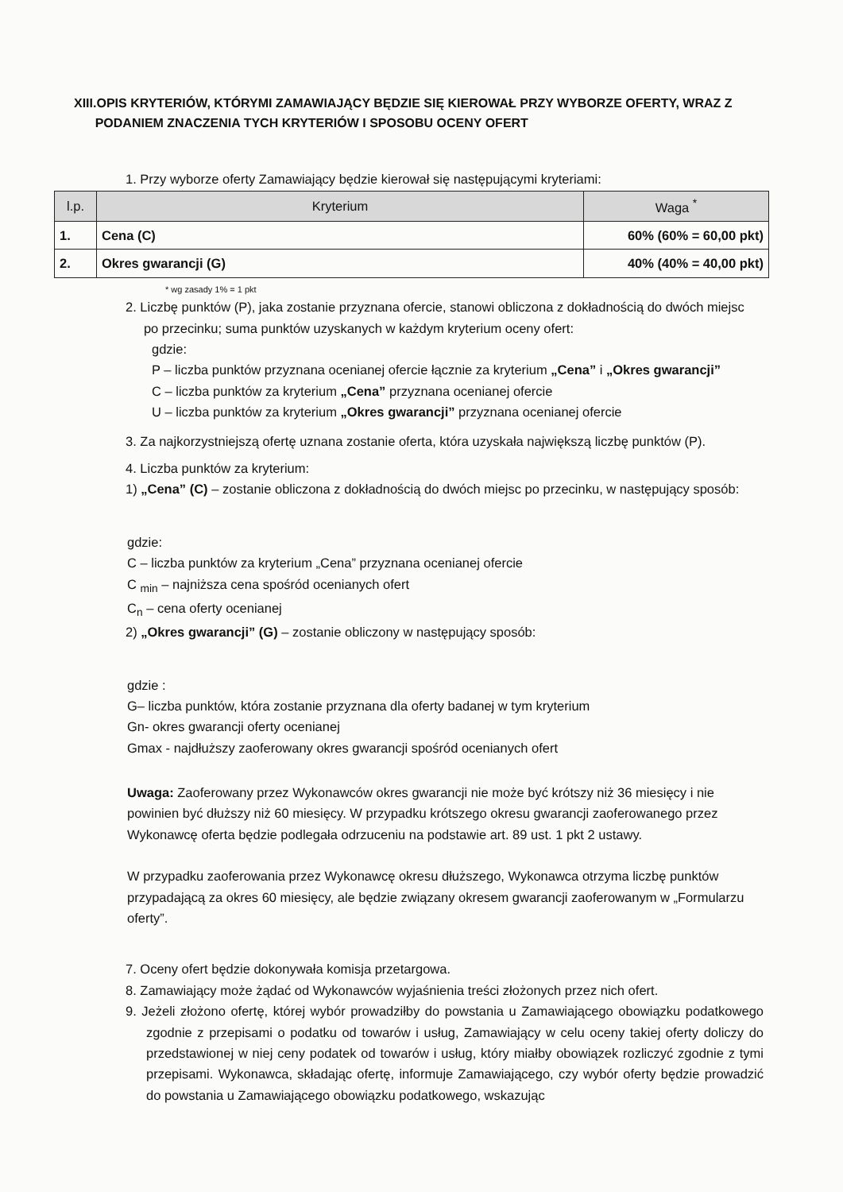XIII.OPIS KRYTERIÓW, KTÓRYMI ZAMAWIAJĄCY BĘDZIE SIĘ KIEROWAŁ PRZY WYBORZE OFERTY, WRAZ Z
PODANIEM ZNACZENIA TYCH KRYTERIÓW I SPOSOBU OCENY OFERT
1. Przy wyborze oferty Zamawiający będzie kierował się następującymi kryteriami:
| l.p. | Kryterium | Waga <sup>*</sup> |
| --- | --- | --- |
| 1. | Cena (C) | 60% (60% = 60,00 pkt) |
| 2. | Okres gwarancji (G) | 40% (40% = 40,00 pkt) |
* wg zasady 1% = 1 pkt
2. Liczbę punktów (P), jaka zostanie przyznana ofercie, stanowi obliczona z dokładnością do dwóch miejsc
po przecinku; suma punktów uzyskanych w każdym kryterium oceny ofert:
gdzie:
P – liczba punktów przyznana ocenianej ofercie łącznie za kryterium „Cena” i „Okres gwarancji”
C – liczba punktów za kryterium „Cena” przyznana ocenianej ofercie
U – liczba punktów za kryterium „Okres gwarancji” przyznana ocenianej ofercie
3. Za najkorzystniejszą ofertę uznana zostanie oferta, która uzyskała największą liczbę punktów (P).
4. Liczba punktów za kryterium:
1) „Cena” (C) – zostanie obliczona z dokładnością do dwóch miejsc po przecinku, w następujący sposób:
gdzie:
C – liczba punktów za kryterium „Cena” przyznana ocenianej ofercie
C <sub>min</sub> – najniższa cena spośród ocenianych ofert
C<sub>n</sub> – cena oferty ocenianej
2) „Okres gwarancji” (G) – zostanie obliczony w następujący sposób:
gdzie :
G– liczba punktów, która zostanie przyznana dla oferty badanej w tym kryterium
Gn- okres gwarancji oferty ocenianej
Gmax - najdłuższy zaoferowany okres gwarancji spośród ocenianych ofert
Uwaga: Zaoferowany przez Wykonawców okres gwarancji nie może być krótszy niż 36 miesięcy i nie powinien być dłuższy niż 60 miesięcy. W przypadku krótszego okresu gwarancji zaoferowanego przez Wykonawcę oferta będzie podlegała odrzuceniu na podstawie art. 89 ust. 1 pkt 2 ustawy.
W przypadku zaoferowania przez Wykonawcę okresu dłuższego, Wykonawca otrzyma liczbę punktów przypadającą za okres 60 miesięcy, ale będzie związany okresem gwarancji zaoferowanym w „Formularzu oferty”.
7. Oceny ofert będzie dokonywała komisja przetargowa.
8. Zamawiający może żądać od Wykonawców wyjaśnienia treści złożonych przez nich ofert.
9. Jeżeli złożono ofertę, której wybór prowadziłby do powstania u Zamawiającego obowiązku podatkowego zgodnie z przepisami o podatku od towarów i usług, Zamawiający w celu oceny takiej oferty doliczy do przedstawionej w niej ceny podatek od towarów i usług, który miałby obowiązek rozliczyć zgodnie z tymi przepisami. Wykonawca, składając ofertę, informuje Zamawiającego, czy wybór oferty będzie prowadzić do powstania u Zamawiającego obowiązku podatkowego, wskazując